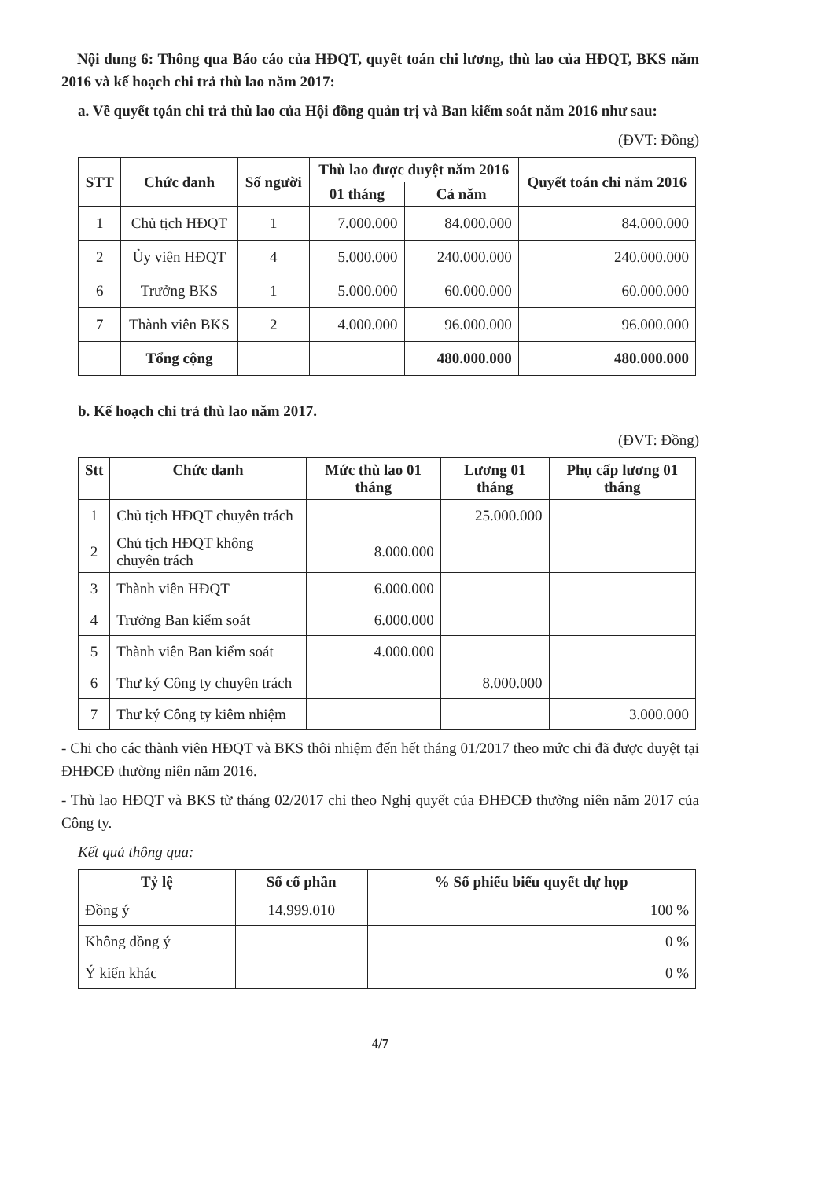Nội dung 6: Thông qua Báo cáo của HĐQT, quyết toán chi lương, thù lao của HĐQT, BKS năm 2016 và kế hoạch chi trả thù lao năm 2017:
a. Về quyết tọán chi trả thù lao của Hội đồng quản trị và Ban kiểm soát năm 2016 như sau:
(ĐVT: Đồng)
| STT | Chức danh | Số người | Thù lao được duyệt năm 2016 | | Quyết toán chi năm 2016 |
| --- | --- | --- | --- | --- | --- |
| | | | 01 tháng | Cả năm | |
| 1 | Chủ tịch HĐQT | 1 | 7.000.000 | 84.000.000 | 84.000.000 |
| 2 | Ủy viên HĐQT | 4 | 5.000.000 | 240.000.000 | 240.000.000 |
| 6 | Trưởng BKS | 1 | 5.000.000 | 60.000.000 | 60.000.000 |
| 7 | Thành viên BKS | 2 | 4.000.000 | 96.000.000 | 96.000.000 |
| | Tổng cộng | | | 480.000.000 | 480.000.000 |
b. Kế hoạch chi trả thù lao năm 2017.
(ĐVT: Đồng)
| Stt | Chức danh | Mức thù lao 01 tháng | Lương 01 tháng | Phụ cấp lương 01 tháng |
| --- | --- | --- | --- | --- |
| 1 | Chủ tịch HĐQT chuyên trách | | 25.000.000 | |
| 2 | Chủ tịch HĐQT không chuyên trách | 8.000.000 | | |
| 3 | Thành viên HĐQT | 6.000.000 | | |
| 4 | Trưởng Ban kiểm soát | 6.000.000 | | |
| 5 | Thành viên Ban kiểm soát | 4.000.000 | | |
| 6 | Thư ký Công ty chuyên trách | | 8.000.000 | |
| 7 | Thư ký Công ty kiêm nhiệm | | | 3.000.000 |
- Chi cho các thành viên HĐQT và BKS thôi nhiệm đến hết tháng 01/2017 theo mức chi đã được duyệt tại ĐHĐCĐ thường niên năm 2016.
- Thù lao HĐQT và BKS từ tháng 02/2017 chi theo Nghị quyết của ĐHĐCĐ thường niên năm 2017 của Công ty.
Kết quả thông qua:
| Tỷ lệ | Số cổ phần | % Số phiếu biểu quyết dự họp |
| --- | --- | --- |
| Đồng ý | 14.999.010 | 100 % |
| Không đồng ý | | 0 % |
| Ý kiến khác | | 0 % |
4/7